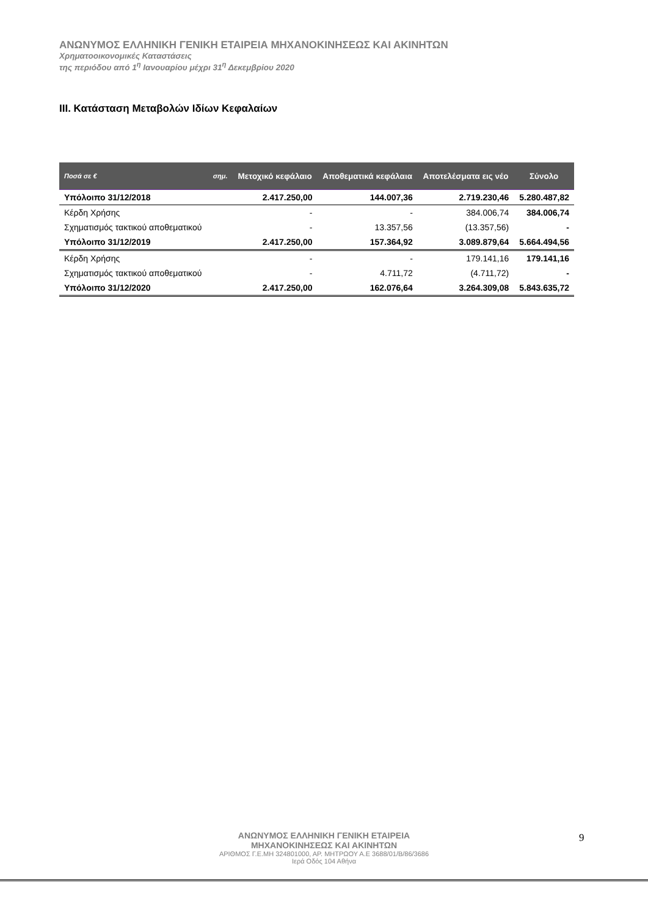ΑΝΩΝΥΜΟΣ ΕΛΛΗΝΙΚΗ ΓΕΝΙΚΗ ΕΤΑΙΡΕΙΑ ΜΗΧΑΝΟΚΙΝΗΣΕΩΣ ΚΑΙ ΑΚΙΝΗΤΩΝ
Χρηματοοικονομικές Καταστάσεις
της περιόδου από 1<sup>η</sup> Ιανουαρίου μέχρι 31<sup>η</sup> Δεκεμβρίου 2020
III. Κατάσταση Μεταβολών Ιδίων Κεφαλαίων
| Ποσά σε € | σημ. | Μετοχικό κεφάλαιο | Αποθεματικά κεφάλαια | Αποτελέσματα εις νέο | Σύνολο |
| --- | --- | --- | --- | --- | --- |
| Υπόλοιπο 31/12/2018 | | 2.417.250,00 | 144.007,36 | 2.719.230,46 | 5.280.487,82 |
| Κέρδη Χρήσης | | - | - | 384.006,74 | 384.006,74 |
| Σχηματισμός τακτικού αποθεματικού | | - | 13.357,56 | (13.357,56) | - |
| Υπόλοιπο 31/12/2019 | | 2.417.250,00 | 157.364,92 | 3.089.879,64 | 5.664.494,56 |
| Κέρδη Χρήσης | | - | - | 179.141,16 | 179.141,16 |
| Σχηματισμός τακτικού αποθεματικού | | - | 4.711,72 | (4.711,72) | - |
| Υπόλοιπο 31/12/2020 | | 2.417.250,00 | 162.076,64 | 3.264.309,08 | 5.843.635,72 |
ΑΝΩΝΥΜΟΣ ΕΛΛΗΝΙΚΗ ΓΕΝΙΚΗ ΕΤΑΙΡΕΙΑ
ΜΗΧΑΝΟΚΙΝΗΣΕΩΣ ΚΑΙ ΑΚΙΝΗΤΩΝ
ΑΡΙΘΜΟΣ Γ.Ε.ΜΗ 324801000, ΑΡ. ΜΗΤΡΩΟΥ Α.Ε 3688/01/Β/86/3686
Ιερά Οδός 104 Αθήνα
9